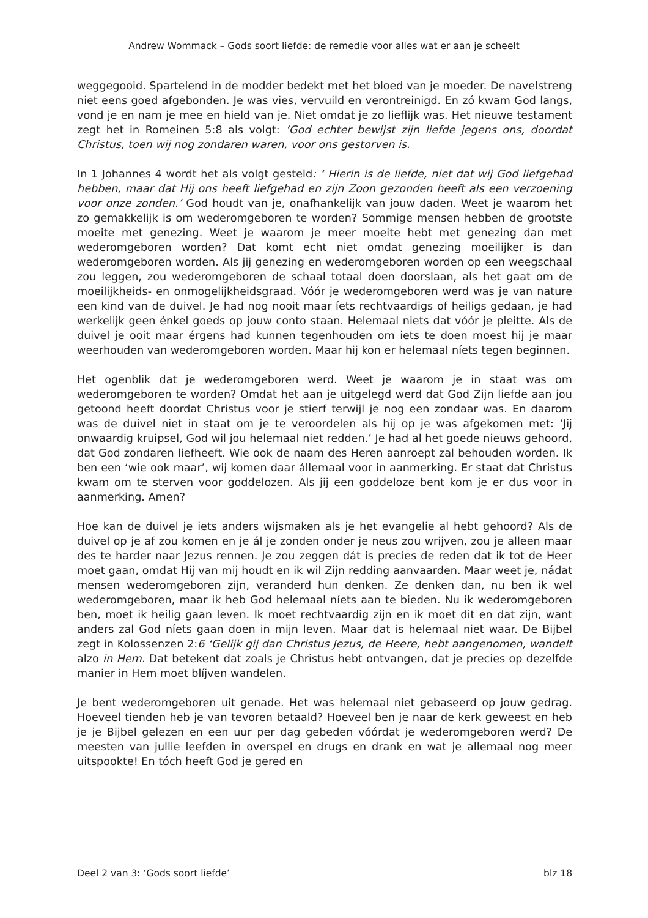Andrew Wommack – Gods soort liefde: de remedie voor alles wat er aan je scheelt
weggegooid. Spartelend in de modder bedekt met het bloed van je moeder. De navelstreng niet eens goed afgebonden. Je was vies, vervuild en verontreinigd. En zó kwam God langs, vond je en nam je mee en hield van je. Niet omdat je zo lieflijk was. Het nieuwe testament zegt het in Romeinen 5:8 als volgt: ‘God echter bewijst zijn liefde jegens ons, doordat Christus, toen wij nog zondaren waren, voor ons gestorven is.
In 1 Johannes 4 wordt het als volgt gesteld: ‘ Hierin is de liefde, niet dat wij God liefgehad hebben, maar dat Hij ons heeft liefgehad en zijn Zoon gezonden heeft als een verzoening voor onze zonden.’ God houdt van je, onafhankelijk van jouw daden. Weet je waarom het zo gemakkelijk is om wederomgeboren te worden? Sommige mensen hebben de grootste moeite met genezing. Weet je waarom je meer moeite hebt met genezing dan met wederomgeboren worden? Dat komt echt niet omdat genezing moeilijker is dan wederomgeboren worden. Als jij genezing en wederomgeboren worden op een weegschaal zou leggen, zou wederomgeboren de schaal totaal doen doorslaan, als het gaat om de moeilijkheids- en onmogelijkheidsgraad. Vóór je wederomgeboren werd was je van nature een kind van de duivel. Je had nog nooit maar íets rechtvaardigs of heiligs gedaan, je had werkelijk geen énkel goeds op jouw conto staan. Helemaal niets dat vóór je pleitte. Als de duivel je ooit maar érgens had kunnen tegenhouden om iets te doen moest hij je maar weerhouden van wederomgeboren worden. Maar hij kon er helemaal níets tegen beginnen.
Het ogenblik dat je wederomgeboren werd. Weet je waarom je in staat was om wederomgeboren te worden? Omdat het aan je uitgelegd werd dat God Zijn liefde aan jou getoond heeft doordat Christus voor je stierf terwijl je nog een zondaar was. En daarom was de duivel niet in staat om je te veroordelen als hij op je was afgekomen met: ‘Jij onwaardig kruipsel, God wil jou helemaal niet redden.’ Je had al het goede nieuws gehoord, dat God zondaren liefheeft. Wie ook de naam des Heren aanroept zal behouden worden. Ik ben een ‘wie ook maar’, wij komen daar állemaal voor in aanmerking. Er staat dat Christus kwam om te sterven voor goddelozen. Als jij een goddeloze bent kom je er dus voor in aanmerking. Amen?
Hoe kan de duivel je iets anders wijsmaken als je het evangelie al hebt gehoord? Als de duivel op je af zou komen en je ál je zonden onder je neus zou wrijven, zou je alleen maar des te harder naar Jezus rennen. Je zou zeggen dát is precies de reden dat ik tot de Heer moet gaan, omdat Hij van mij houdt en ik wil Zijn redding aanvaarden. Maar weet je, nádat mensen wederomgeboren zijn, veranderd hun denken. Ze denken dan, nu ben ik wel wederomgeboren, maar ik heb God helemaal níets aan te bieden. Nu ik wederomgeboren ben, moet ik heilig gaan leven. Ik moet rechtvaardig zijn en ik moet dit en dat zijn, want anders zal God níets gaan doen in mijn leven. Maar dat is helemaal niet waar. De Bijbel zegt in Kolossenzen 2:6 ‘Gelijk gij dan Christus Jezus, de Heere, hebt aangenomen, wandelt alzo in Hem. Dat betekent dat zoals je Christus hebt ontvangen, dat je precies op dezelfde manier in Hem moet blíjven wandelen.
Je bent wederomgeboren uit genade. Het was helemaal niet gebaseerd op jouw gedrag. Hoeveel tienden heb je van tevoren betaald? Hoeveel ben je naar de kerk geweest en heb je je Bijbel gelezen en een uur per dag gebeden vóórdat je wederomgeboren werd? De meesten van jullie leefden in overspel en drugs en drank en wat je allemaal nog meer uitspookte! En tóch heeft God je gered en
Deel 2 van 3: ‘Gods soort liefde’ blz 18